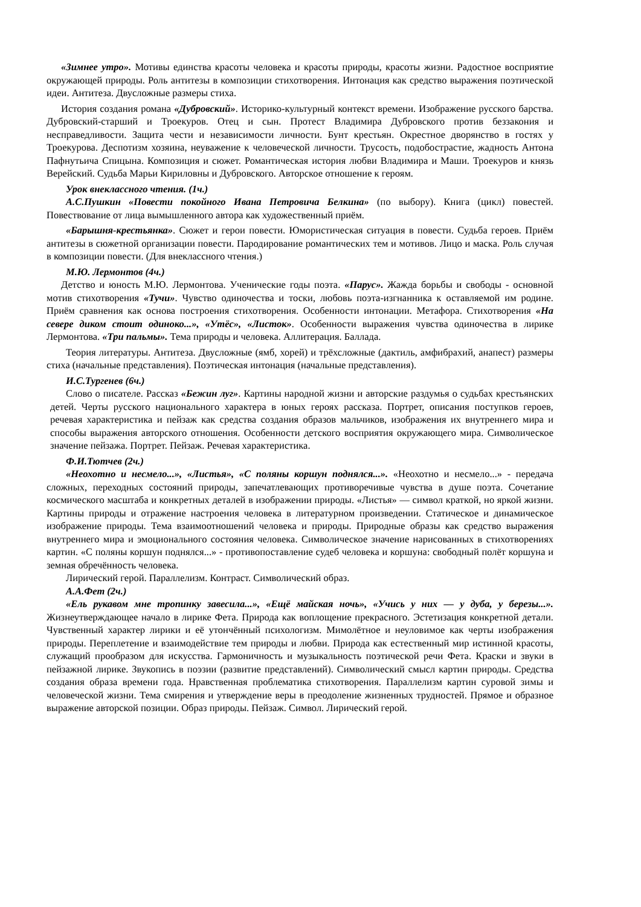«Зимнее утро». Мотивы единства красоты человека и красоты природы, красоты жизни. Радостное восприятие окружающей природы. Роль антитезы в композиции стихотворения. Интонация как средство выражения поэтической идеи. Антитеза. Двусложные размеры стиха.
История создания романа «Дубровский». Историко-культурный контекст времени. Изображение русского барства. Дубровский-старший и Троекуров. Отец и сын. Протест Владимира Дубровского против беззакония и несправедливости. Защита чести и независимости личности. Бунт крестьян. Окрестное дворянство в гостях у Троекурова. Деспотизм хозяина, неуважение к человеческой личности. Трусость, подобострастие, жадность Антона Пафнутьича Спицына. Композиция и сюжет. Романтическая история любви Владимира и Маши. Троекуров и князь Верейский. Судьба Марьи Кириловны и Дубровского. Авторское отношение к героям.
Урок внеклассного чтения. (1ч.)
А.С.Пушкин «Повести покойного Ивана Петровича Белкина» (по выбору). Книга (цикл) повестей. Повествование от лица вымышленного автора как художественный приём.
«Барышня-крестьянка». Сюжет и герои повести. Юмористическая ситуация в повести. Судьба героев. Приём антитезы в сюжетной организации повести. Пародирование романтических тем и мотивов. Лицо и маска. Роль случая в композиции повести. (Для внеклассного чтения.)
М.Ю. Лермонтов (4ч.)
Детство и юность М.Ю. Лермонтова. Ученические годы поэта. «Парус». Жажда борьбы и свободы - основной мотив стихотворения «Тучи». Чувство одиночества и тоски, любовь поэта-изгнанника к оставляемой им родине. Приём сравнения как основа построения стихотворения. Особенности интонации. Метафора. Стихотворения «На севере диком стоит одиноко...», «Утёс», «Листок». Особенности выражения чувства одиночества в лирике Лермонтова. «Три пальмы». Тема природы и человека. Аллитерация. Баллада.
Теория литературы. Антитеза. Двусложные (ямб, хорей) и трёхсложные (дактиль, амфибрахий, анапест) размеры стиха (начальные представления). Поэтическая интонация (начальные представления).
И.С.Тургенев (6ч.)
Слово о писателе. Рассказ «Бежин луг». Картины народной жизни и авторские раздумья о судьбах крестьянских детей. Черты русского национального характера в юных героях рассказа. Портрет, описания поступков героев, речевая характеристика и пейзаж как средства создания образов мальчиков, изображения их внутреннего мира и способы выражения авторского отношения. Особенности детского восприятия окружающего мира. Символическое значение пейзажа. Портрет. Пейзаж. Речевая характеристика.
Ф.И.Тютчев (2ч.)
«Неохотно и несмело...», «Листья», «С поляны коршун поднялся...». «Неохотно и несмело...» - передача сложных, переходных состояний природы, запечатлевающих противоречивые чувства в душе поэта. Сочетание космического масштаба и конкретных деталей в изображении природы. «Листья» — символ краткой, но яркой жизни. Картины природы и отражение настроения человека в литературном произведении. Статическое и динамическое изображение природы. Тема взаимоотношений человека и природы. Природные образы как средство выражения внутреннего мира и эмоционального состояния человека. Символическое значение нарисованных в стихотворениях картин. «С поляны коршун поднялся...» - противопоставление судеб человека и коршуна: свободный полёт коршуна и земная обречённость человека.
Лирический герой. Параллелизм. Контраст. Символический образ.
А.А.Фет (2ч.)
«Ель рукавом мне тропинку завесила...», «Ещё майская ночь», «Учись у них — у дуба, у березы...». Жизнеутверждающее начало в лирике Фета. Природа как воплощение прекрасного. Эстетизация конкретной детали. Чувственный характер лирики и её утончённый психологизм. Мимолётное и неуловимое как черты изображения природы. Переплетение и взаимодействие тем природы и любви. Природа как естественный мир истинной красоты, служащий прообразом для искусства. Гармоничность и музыкальность поэтической речи Фета. Краски и звуки в пейзажной лирике. Звукопись в поэзии (развитие представлений). Символический смысл картин природы. Средства создания образа времени года. Нравственная проблематика стихотворения. Параллелизм картин суровой зимы и человеческой жизни. Тема смирения и утверждение веры в преодоление жизненных трудностей. Прямое и образное выражение авторской позиции. Образ природы. Пейзаж. Символ. Лирический герой.